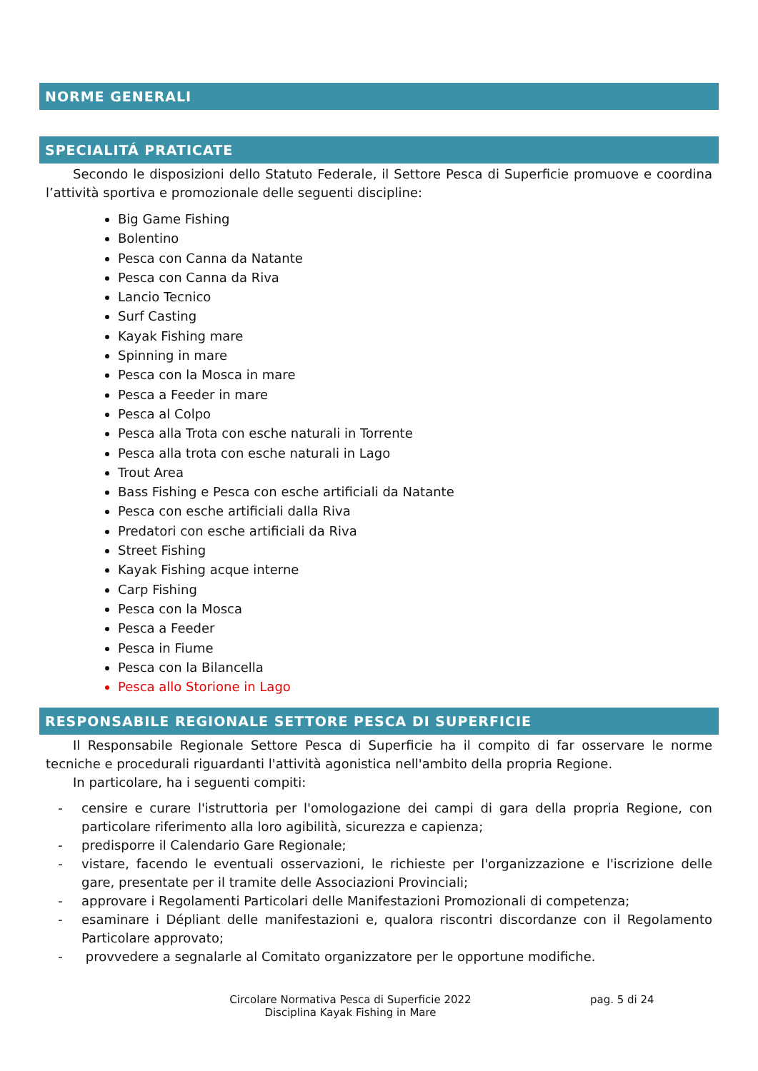NORME GENERALI
SPECIALITÁ PRATICATE
Secondo le disposizioni dello Statuto Federale, il Settore Pesca di Superficie promuove e coordina l’attività sportiva e promozionale delle seguenti discipline:
Big Game Fishing
Bolentino
Pesca con Canna da Natante
Pesca con Canna da Riva
Lancio Tecnico
Surf Casting
Kayak Fishing mare
Spinning in mare
Pesca con la Mosca in mare
Pesca a Feeder in mare
Pesca al Colpo
Pesca alla Trota con esche naturali in Torrente
Pesca alla trota con esche naturali in Lago
Trout Area
Bass Fishing e Pesca con esche artificiali da Natante
Pesca con esche artificiali dalla Riva
Predatori con esche artificiali da Riva
Street Fishing
Kayak Fishing acque interne
Carp Fishing
Pesca con la Mosca
Pesca a Feeder
Pesca in Fiume
Pesca con la Bilancella
Pesca allo Storione in Lago
RESPONSABILE REGIONALE SETTORE PESCA DI SUPERFICIE
Il Responsabile Regionale Settore Pesca di Superficie ha il compito di far osservare le norme tecniche e procedurali riguardanti l'attività agonistica nell'ambito della propria Regione.
In particolare, ha i seguenti compiti:
- censire e curare l'istruttoria per l'omologazione dei campi di gara della propria Regione, con particolare riferimento alla loro agibilità, sicurezza e capienza;
- predisporre il Calendario Gare Regionale;
- vistare, facendo le eventuali osservazioni, le richieste per l'organizzazione e l'iscrizione delle gare, presentate per il tramite delle Associazioni Provinciali;
- approvare i Regolamenti Particolari delle Manifestazioni Promozionali di competenza;
- esaminare i Dépliant delle manifestazioni e, qualora riscontri discordanze con il Regolamento Particolare approvato;
- provvedere a segnalarle al Comitato organizzatore per le opportune modifiche.
Circolare Normativa Pesca di Superficie 2022
Disciplina Kayak Fishing in Mare
pag. 5 di 24